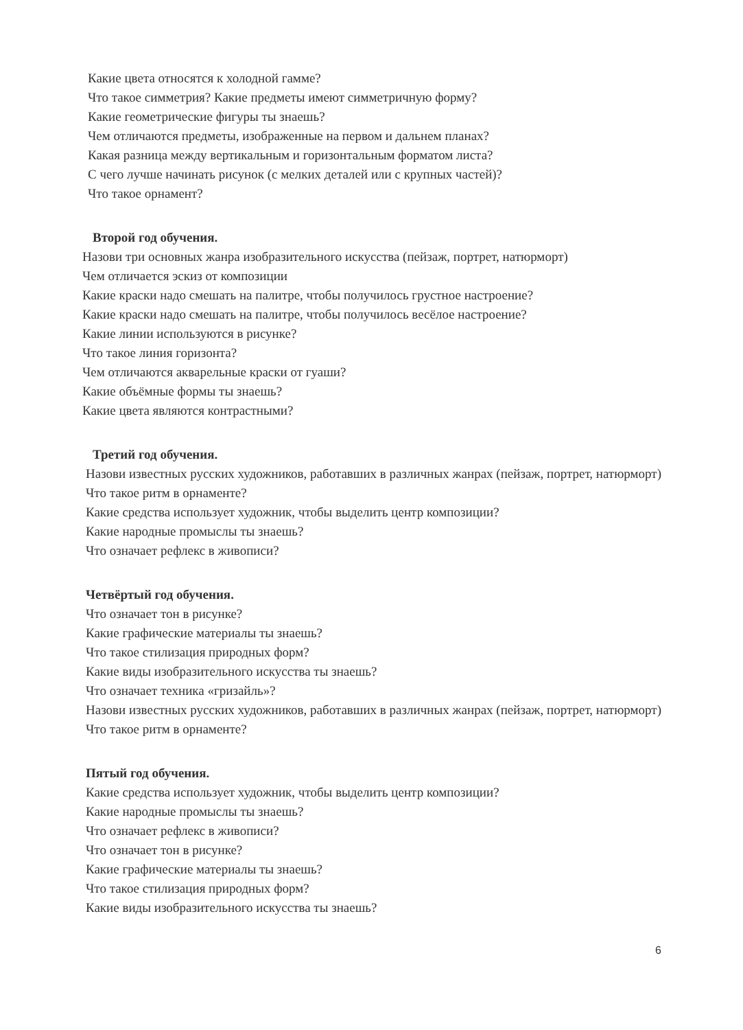Какие цвета относятся к холодной гамме?
Что такое симметрия? Какие предметы имеют симметричную форму?
Какие геометрические фигуры ты знаешь?
Чем отличаются предметы, изображенные на первом и дальнем планах?
Какая разница между вертикальным и горизонтальным форматом листа?
С чего лучше начинать рисунок (с мелких деталей или с крупных частей)?
Что такое орнамент?
Второй год обучения.
Назови три основных жанра изобразительного искусства (пейзаж, портрет, натюрморт)
Чем отличается эскиз от композиции
Какие краски надо смешать на палитре, чтобы получилось грустное настроение?
Какие краски надо смешать на палитре, чтобы получилось весёлое настроение?
Какие линии используются в рисунке?
Что такое линия горизонта?
Чем отличаются акварельные краски от гуаши?
Какие объёмные формы ты знаешь?
Какие цвета являются контрастными?
Третий год обучения.
Назови известных русских художников, работавших в различных жанрах (пейзаж, портрет, натюрморт)
Что такое ритм в орнаменте?
Какие средства использует художник, чтобы выделить центр композиции?
Какие народные промыслы ты знаешь?
Что означает рефлекс в живописи?
Четвёртый год обучения.
Что означает тон в рисунке?
Какие графические материалы ты знаешь?
Что такое стилизация природных форм?
Какие виды изобразительного искусства ты знаешь?
Что означает техника «гризайль»?
Назови известных русских художников, работавших в различных жанрах (пейзаж, портрет, натюрморт)
Что такое ритм в орнаменте?
Пятый год обучения.
Какие средства использует художник, чтобы выделить центр композиции?
Какие народные промыслы ты знаешь?
Что означает рефлекс в живописи?
Что означает тон в рисунке?
Какие графические материалы ты знаешь?
Что такое стилизация природных форм?
Какие виды изобразительного искусства ты знаешь?
6